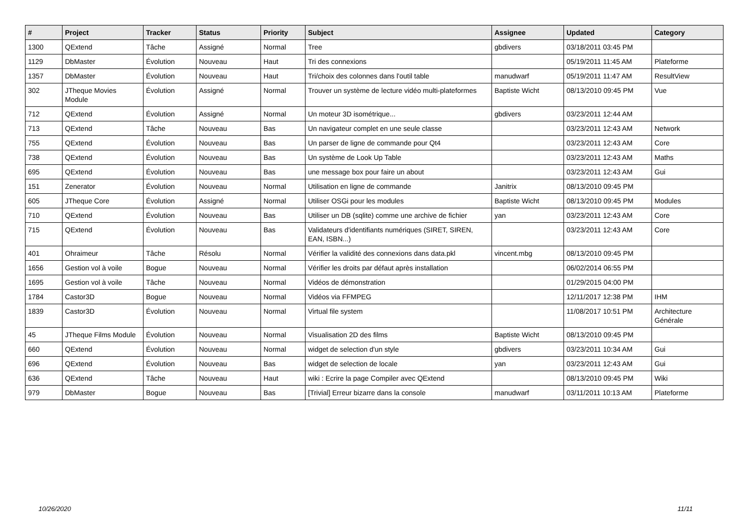| # | Project | Tracker | Status | Priority | Subject | Assignee | Updated | Category |
| --- | --- | --- | --- | --- | --- | --- | --- | --- |
| 1300 | QExtend | Tâche | Assigné | Normal | Tree | gbdivers | 03/18/2011 03:45 PM | |
| 1129 | DbMaster | Évolution | Nouveau | Haut | Tri des connexions | | 05/19/2011 11:45 AM | Plateforme |
| 1357 | DbMaster | Évolution | Nouveau | Haut | Tri/choix des colonnes dans l'outil table | manudwarf | 05/19/2011 11:47 AM | ResultView |
| 302 | JTheque Movies Module | Évolution | Assigné | Normal | Trouver un système de lecture vidéo multi-plateformes | Baptiste Wicht | 08/13/2010 09:45 PM | Vue |
| 712 | QExtend | Évolution | Assigné | Normal | Un moteur 3D isométrique... | gbdivers | 03/23/2011 12:44 AM | |
| 713 | QExtend | Tâche | Nouveau | Bas | Un navigateur complet en une seule classe | | 03/23/2011 12:43 AM | Network |
| 755 | QExtend | Évolution | Nouveau | Bas | Un parser de ligne de commande pour Qt4 | | 03/23/2011 12:43 AM | Core |
| 738 | QExtend | Évolution | Nouveau | Bas | Un système de Look Up Table | | 03/23/2011 12:43 AM | Maths |
| 695 | QExtend | Évolution | Nouveau | Bas | une message box pour faire un about | | 03/23/2011 12:43 AM | Gui |
| 151 | Zenerator | Évolution | Nouveau | Normal | Utilisation en ligne de commande | Janitrix | 08/13/2010 09:45 PM | |
| 605 | JTheque Core | Évolution | Assigné | Normal | Utiliser OSGi pour les modules | Baptiste Wicht | 08/13/2010 09:45 PM | Modules |
| 710 | QExtend | Évolution | Nouveau | Bas | Utiliser un DB (sqlite) comme une archive de fichier | yan | 03/23/2011 12:43 AM | Core |
| 715 | QExtend | Évolution | Nouveau | Bas | Validateurs d'identifiants numériques (SIRET, SIREN, EAN, ISBN...) | | 03/23/2011 12:43 AM | Core |
| 401 | Ohraimeur | Tâche | Résolu | Normal | Vérifier la validité des connexions dans data.pkl | vincent.mbg | 08/13/2010 09:45 PM | |
| 1656 | Gestion vol à voile | Bogue | Nouveau | Normal | Vérifier les droits par défaut après installation | | 06/02/2014 06:55 PM | |
| 1695 | Gestion vol à voile | Tâche | Nouveau | Normal | Vidéos de démonstration | | 01/29/2015 04:00 PM | |
| 1784 | Castor3D | Bogue | Nouveau | Normal | Vidéos via FFMPEG | | 12/11/2017 12:38 PM | IHM |
| 1839 | Castor3D | Évolution | Nouveau | Normal | Virtual file system | | 11/08/2017 10:51 PM | Architecture Générale |
| 45 | JTheque Films Module | Évolution | Nouveau | Normal | Visualisation 2D des films | Baptiste Wicht | 08/13/2010 09:45 PM | |
| 660 | QExtend | Évolution | Nouveau | Normal | widget de selection d'un style | gbdivers | 03/23/2011 10:34 AM | Gui |
| 696 | QExtend | Évolution | Nouveau | Bas | widget de selection de locale | yan | 03/23/2011 12:43 AM | Gui |
| 636 | QExtend | Tâche | Nouveau | Haut | wiki : Ecrire la page Compiler avec QExtend | | 08/13/2010 09:45 PM | Wiki |
| 979 | DbMaster | Bogue | Nouveau | Bas | [Trivial] Erreur bizarre dans la console | manudwarf | 03/11/2011 10:13 AM | Plateforme |
10/26/2020 11/11